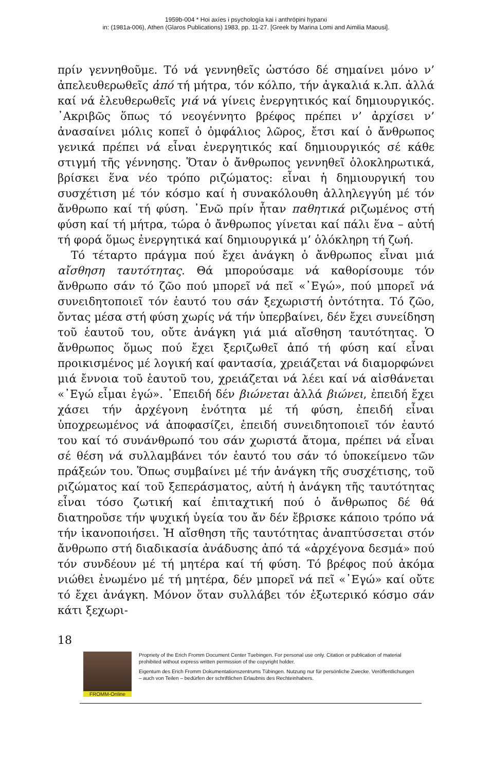1959b-004 * Hoi axíes i psychología kai i anthrópini hyparxi
in: (1981a-006), Athen (Glaros Publications) 1983, pp. 11-27. [Greek by Marina Lomi and Aimilia Maousi].
πρίν γεννηθοῦμε. Τό νά γεννηθεῖς ὡστόσο δέ σημαίνει μόνο ν’ ἀπελευθερωθεῖς ἀπό τή μήτρα, τόν κόλπο, τήν ἀγκαλιά κ.λπ. ἀλλά καί νά ἐλευθερωθεῖς γιά νά γίνεις ἐνεργητικός καί δημιουργικός. ᾿Ακριβῶς ὅπως τό νεογέννητο βρέφος πρέπει ν’ ἀρχίσει ν’ ἀνασαίνει μόλις κοπεῖ ὁ ὀμφάλιος λῶρος, ἔτσι καί ὁ ἄνθρωπος γενικά πρέπει νά εἶναι ἐνεργητικός καί δημιουργικός σέ κάθε στιγμή τῆς γέννησης. Ὅταν ὁ ἄνθρωπος γεννηθεῖ ὁλοκληρωτικά, βρίσκει ἕνα νέο τρόπο ριζώματος: εἶναι ἡ δημιουργική του συσχέτιση μέ τόν κόσμο καί ἡ συνακόλουθη ἀλληλεγγύη μέ τόν ἄνθρωπο καί τή φύση. ᾿Ενῶ πρίν ἦταν παθητικά ριζωμένος στή φύση καί τή μήτρα, τώρα ὁ ἄνθρωπος γίνεται καί πάλι ἕνα – αὐτή τή φορά ὅμως ἐνεργητικά καί δημιουργικά μ’ ὁλόκληρη τή ζωή.
Τό τέταρτο πράγμα πού ἔχει ἀνάγκη ὁ ἄνθρωπος εἶναι μιά αἴσθηση ταυτότητας. Θά μπορούσαμε νά καθορίσουμε τόν ἄνθρωπο σάν τό ζῶο πού μπορεῖ νά πεῖ «᾿Εγώ», πού μπορεῖ νά συνειδητοποιεῖ τόν ἑαυτό του σάν ξεχωριστή ὀντότητα. Τό ζῶο, ὄντας μέσα στή φύση χωρίς νά τήν ὑπερβαίνει, δέν ἔχει συνείδηση τοῦ ἑαυτοῦ του, οὔτε ἀνάγκη γιά μιά αἴσθηση ταυτότητας. Ὁ ἄνθρωπος ὅμως πού ἔχει ξεριζωθεῖ ἀπό τή φύση καί εἶναι προικισμένος μέ λογική καί φαντασία, χρειάζεται νά διαμορφώνει μιά ἔννοια τοῦ ἑαυτοῦ του, χρειάζεται νά λέει καί νά αἰσθάνεται «᾿Εγώ εἶμαι ἐγώ». ᾿Επειδή δέν βιώνεται ἀλλά βιώνει, ἐπειδή ἔχει χάσει τήν ἀρχέγονη ἑνότητα μέ τή φύση, ἐπειδή εἶναι ὑποχρεωμένος νά ἀποφασίζει, ἐπειδή συνειδητοποιεῖ τόν ἑαυτό του καί τό συνάνθρωπό του σάν χωριστά ἄτομα, πρέπει νά εἶναι σέ θέση νά συλλαμβάνει τόν ἑαυτό του σάν τό ὑποκείμενο τῶν πράξεών του. Ὅπως συμβαίνει μέ τήν ἀνάγκη τῆς συσχέτισης, τοῦ ριζώματος καί τοῦ ξεπεράσματος, αὐτή ἡ ἀνάγκη τῆς ταυτότητας εἶναι τόσο ζωτική καί ἐπιταχτική πού ὁ ἄνθρωπος δέ θά διατηροῦσε τήν ψυχική ὑγεία του ἄν δέν ἔβρισκε κάποιο τρόπο νά τήν ἱκανοποιήσει. Ἡ αἴσθηση τῆς ταυτότητας ἀναπτύσσεται στόν ἄνθρωπο στή διαδικασία ἀνάδυσης ἀπό τά «ἀρχέγονα δεσμά» πού τόν συνδέουν μέ τή μητέρα καί τή φύση. Τό βρέφος πού ἀκόμα νιώθει ἑνωμένο μέ τή μητέρα, δέν μπορεῖ νά πεῖ «᾿Εγώ» καί οὔτε τό ἔχει ἀνάγκη. Μόνον ὅταν συλλάβει τόν ἐξωτερικό κόσμο σάν κάτι ξεχωρι-
18
FROMM-Online
Propriety of the Erich Fromm Document Center Tuebingen. For personal use only. Citation or publication of material prohibited without express written permission of the copyright holder.
Eigentum des Erich Fromm Dokumentationszentrums Tübingen. Nutzung nur für persönliche Zwecke. Veröffentlichungen – auch von Teilen – bedürfen der schriftlichen Erlaubnis des Rechteinhabers.